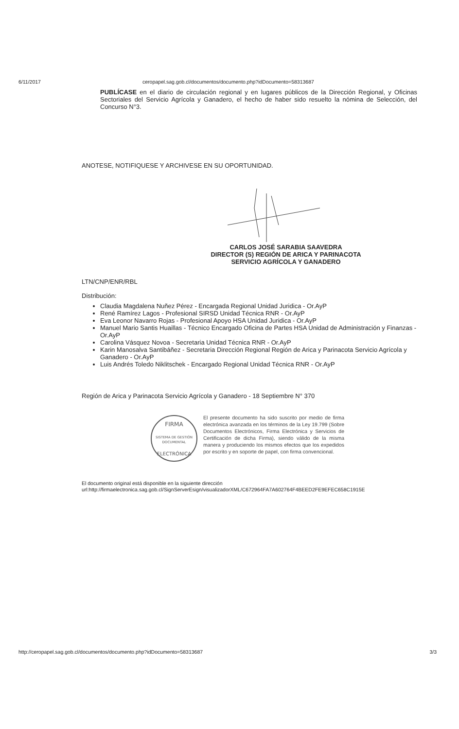6/11/2017 ceropapel.sag.gob.cl/documentos/documento.php?idDocumento=58313687
PUBLÍCASE en el diario de circulación regional y en lugares públicos de la Dirección Regional, y Oficinas Sectoriales del Servicio Agrícola y Ganadero, el hecho de haber sido resuelto la nómina de Selección, del Concurso N°3.
ANOTESE, NOTIFIQUESE Y ARCHIVESE EN SU OPORTUNIDAD.
CARLOS JOSÉ SARABIA SAAVEDRA
DIRECTOR (S) REGIÓN DE ARICA Y PARINACOTA
SERVICIO AGRÍCOLA Y GANADERO
LTN/CNP/ENR/RBL
Distribución:
Claudia Magdalena Nuñez Pérez - Encargada Regional Unidad Juridica - Or.AyP
René Ramírez Lagos - Profesional SIRSD Unidad Técnica RNR - Or.AyP
Eva Leonor Navarro Rojas - Profesional Apoyo HSA Unidad Juridica - Or.AyP
Manuel Mario Santis Huaillas - Técnico Encargado Oficina de Partes HSA Unidad de Administración y Finanzas - Or.AyP
Carolina Vásquez Novoa - Secretaria Unidad Técnica RNR - Or.AyP
Karin Manosalva Santibáñez - Secretaria Dirección Regional Región de Arica y Parinacota Servicio Agrícola y Ganadero - Or.AyP
Luis Andrés Toledo Niklitschek - Encargado Regional Unidad Técnica RNR - Or.AyP
Región de Arica y Parinacota Servicio Agrícola y Ganadero - 18 Septiembre N° 370
FIRMA
SISTEMA DE GESTIÓN
DOCUMENTAL
ELECTRÓNICA
El presente documento ha sido suscrito por medio de firma electrónica avanzada en los términos de la Ley 19.799 (Sobre Documentos Electrónicos, Firma Electrónica y Servicios de Certificación de dicha Firma), siendo válido de la misma manera y produciendo los mismos efectos que los expedidos por escrito y en soporte de papel, con firma convencional.
El documento original está disponible en la siguiente dirección
url:http://firmaelectronica.sag.gob.cl/SignServerEsign/visualizadorXML/C672964FA7A602764F4BEED2FE9EFEC658C1915E
http://ceropapel.sag.gob.cl/documentos/documento.php?idDocumento=58313687 3/3